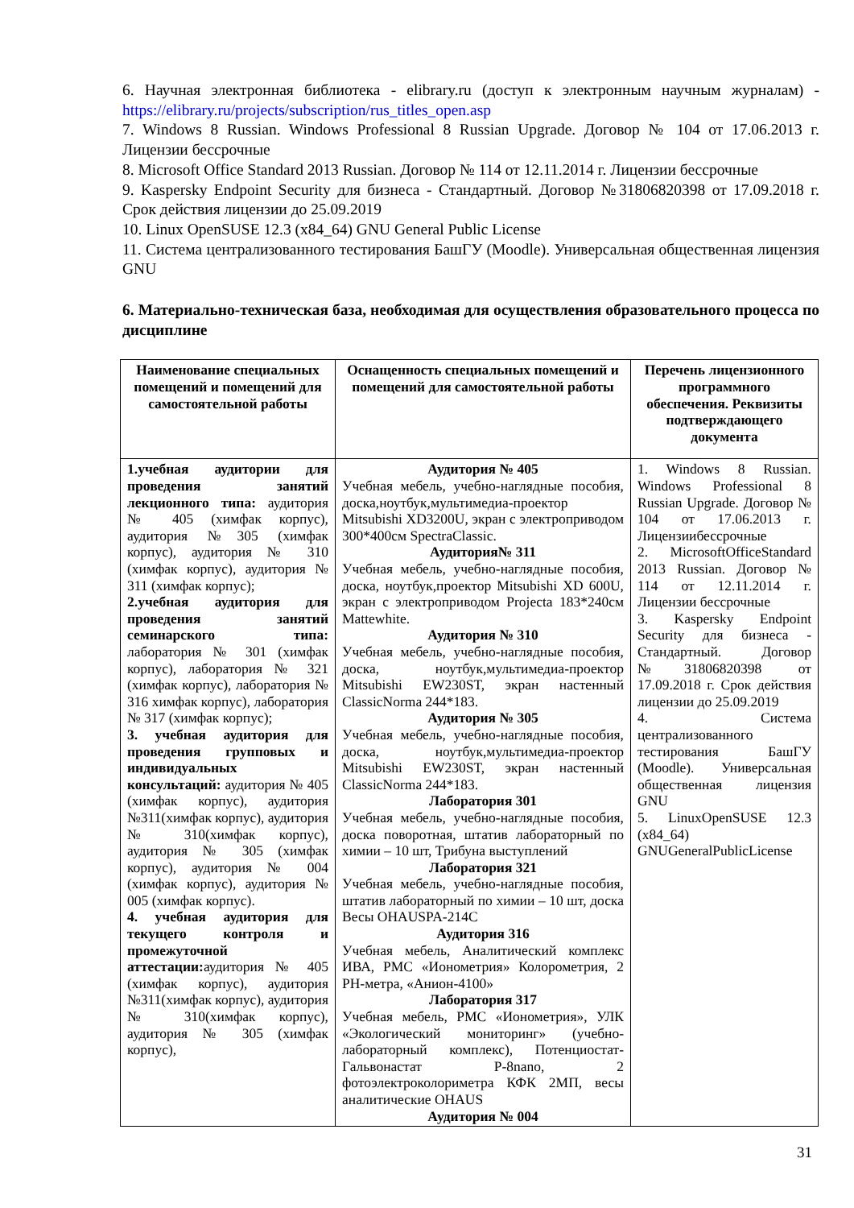6. Научная электронная библиотека - elibrary.ru (доступ к электронным научным журналам) - https://elibrary.ru/projects/subscription/rus_titles_open.asp
7. Windows 8 Russian. Windows Professional 8 Russian Upgrade. Договор № 104 от 17.06.2013 г. Лицензии бессрочные
8. Microsoft Office Standard 2013 Russian. Договор № 114 от 12.11.2014 г. Лицензии бессрочные
9. Kaspersky Endpoint Security для бизнеса - Стандартный. Договор №31806820398 от 17.09.2018 г. Срок действия лицензии до 25.09.2019
10. Linux OpenSUSE 12.3 (x84_64) GNU General Public License
11. Система централизованного тестирования БашГУ (Moodle). Универсальная общественная лицензия GNU
6. Материально-техническая база, необходимая для осуществления образовательного процесса по дисциплине
| Наименование специальных помещений и помещений для самостоятельной работы | Оснащенность специальных помещений и помещений для самостоятельной работы | Перечень лицензионного программного обеспечения. Реквизиты подтверждающего документа |
| --- | --- | --- |
| 1.учебная аудитории для проведения занятий лекционного типа: аудитория № 405 (химфак корпус), аудитория №305 (химфак корпус), аудитория № 310 (химфак корпус), аудитория № 311 (химфак корпус); 2.учебная аудитория для проведения занятий семинарского типа: лаборатория № 301 (химфак корпус), лаборатория № 321 (химфак корпус), лаборатория № 316 химфак корпус), лаборатория № 317 (химфак корпус); 3. учебная аудитория для проведения групповых и индивидуальных консультаций: аудитория № 405 (химфак корпус), аудитория №311(химфак корпус), аудитория № 310(химфак корпус), аудитория № 305 (химфак корпус), аудитория № 004 (химфак корпус), аудитория № 005 (химфак корпус). 4. учебная аудитория для текущего контроля и промежуточной аттестации: аудитория № 405 (химфак корпус), аудитория №311(химфак корпус), аудитория № 310(химфак корпус), аудитория № 305 (химфак корпус), | Аудитория № 405 Учебная мебель, учебно-наглядные пособия, доска,ноутбук,мультимедиа-проектор Mitsubishi XD3200U, экран с электроприводом 300*400см SpectraClassic. Аудитория№ 311 Учебная мебель, учебно-наглядные пособия, доска, ноутбук,проектор Mitsubishi XD 600U, экран с электроприводом Projecta 183*240см Mattewhite. Аудитория № 310 Учебная мебель, учебно-наглядные пособия, доска, ноутбук,мультимедиа-проектор Mitsubishi EW230ST, экран настенный ClassicNorma 244*183. Аудитория № 305 Учебная мебель, учебно-наглядные пособия, доска, ноутбук,мультимедиа-проектор Mitsubishi EW230ST, экран настенный ClassicNorma 244*183. Лаборатория 301 Учебная мебель, учебно-наглядные пособия, доска поворотная, штатив лабораторный по химии – 10 шт, Трибуна выступлений Лаборатория 321 Учебная мебель, учебно-наглядные пособия, штатив лабораторный по химии – 10 шт, доска Весы OHAUSPA-214C Аудитория 316 Учебная мебель, Аналитический комплекс ИВА, РМС «Ионометрия» Колорометрия, 2 PH-метра, «Анион-4100» Лаборатория 317 Учебная мебель, РМС «Ионометрия», УЛК «Экологический мониторинг» (учебно-лабораторный комплекс), Потенциостат-Гальвонастат P-8nano, 2 фотоэлектроколориметра КФК 2МП, весы аналитические OHAUS Аудитория № 004 | 1. Windows 8 Russian. Windows Professional 8 Russian Upgrade. Договор № 104 от 17.06.2013 г. Лицензиибессрочные 2. MicrosoftOfficeStandard 2013 Russian. Договор № 114 от 12.11.2014 г. Лицензии бессрочные 3. Kaspersky Endpoint Security для бизнеса - Стандартный. Договор №31806820398 от 17.09.2018 г. Срок действия лицензии до 25.09.2019 4. Система централизованного тестирования БашГУ (Moodle). Универсальная общественная лицензия GNU 5. LinuxOpenSUSE 12.3 (x84_64) GNUGeneralPublicLicense |
31